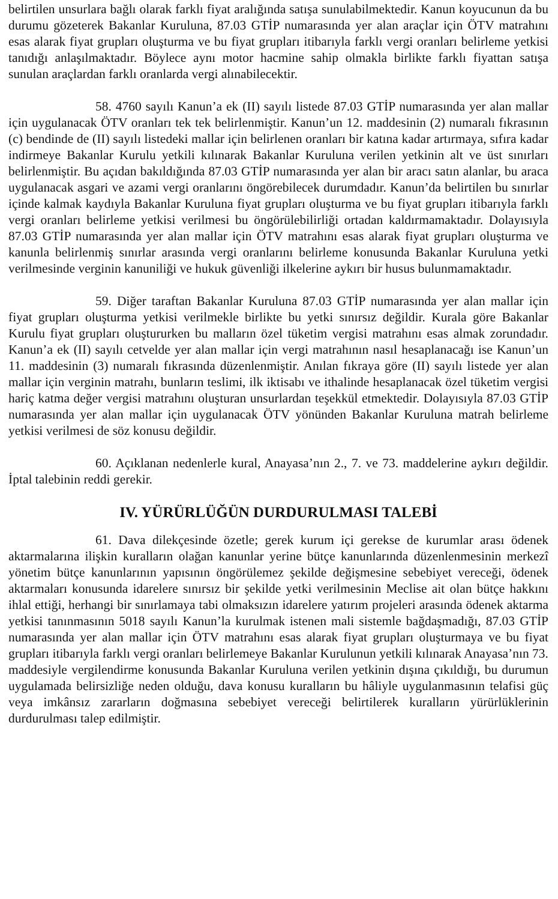belirtilen unsurlara bağlı olarak farklı fiyat aralığında satışa sunulabilmektedir. Kanun koyucunun da bu durumu gözeterek Bakanlar Kuruluna, 87.03 GTİP numarasında yer alan araçlar için ÖTV matrahını esas alarak fiyat grupları oluşturma ve bu fiyat grupları itibarıyla farklı vergi oranları belirleme yetkisi tanıdığı anlaşılmaktadır. Böylece aynı motor hacmine sahip olmakla birlikte farklı fiyattan satışa sunulan araçlardan farklı oranlarda vergi alınabilecektir.
58. 4760 sayılı Kanun’a ek (II) sayılı listede 87.03 GTİP numarasında yer alan mallar için uygulanacak ÖTV oranları tek tek belirlenmiştir. Kanun’un 12. maddesinin (2) numaralı fıkrasının (c) bendinde de (II) sayılı listedeki mallar için belirlenen oranları bir katına kadar artırmaya, sıfıra kadar indirmeye Bakanlar Kurulu yetkili kılınarak Bakanlar Kuruluna verilen yetkinin alt ve üst sınırları belirlenmiştir. Bu açıdan bakıldığında 87.03 GTİP numarasında yer alan bir aracı satın alanlar, bu araca uygulanacak asgari ve azami vergi oranlarını öngörebilecek durumdadır. Kanun’da belirtilen bu sınırlar içinde kalmak kaydıyla Bakanlar Kuruluna fiyat grupları oluşturma ve bu fiyat grupları itibarıyla farklı vergi oranları belirleme yetkisi verilmesi bu öngörülebilirliği ortadan kaldırmamaktadır. Dolayısıyla 87.03 GTİP numarasında yer alan mallar için ÖTV matrahını esas alarak fiyat grupları oluşturma ve kanunla belirlenmiş sınırlar arasında vergi oranlarını belirleme konusunda Bakanlar Kuruluna yetki verilmesinde verginin kanuniliği ve hukuk güvenliği ilkelerine aykırı bir husus bulunmamaktadır.
59. Diğer taraftan Bakanlar Kuruluna 87.03 GTİP numarasında yer alan mallar için fiyat grupları oluşturma yetkisi verilmekle birlikte bu yetki sınırsız değildir. Kurala göre Bakanlar Kurulu fiyat grupları oluştururken bu malların özel tüketim vergisi matrahını esas almak zorundadır. Kanun’a ek (II) sayılı cetvelde yer alan mallar için vergi matrahının nasıl hesaplanacağı ise Kanun’un 11. maddesinin (3) numaralı fıkrasında düzenlenmiştir. Anılan fıkraya göre (II) sayılı listede yer alan mallar için verginin matrahı, bunların teslimi, ilk iktisabı ve ithalinde hesaplanacak özel tüketim vergisi hariç katma değer vergisi matrahını oluşturan unsurlardan teşekkül etmektedir. Dolayısıyla 87.03 GTİP numarasında yer alan mallar için uygulanacak ÖTV yönünden Bakanlar Kuruluna matrah belirleme yetkisi verilmesi de söz konusu değildir.
60. Açıklanan nedenlerle kural, Anayasa’nın 2., 7. ve 73. maddelerine aykırı değildir. İptal talebinin reddi gerekir.
IV. YÜRÜRLÜĞÜN DURDURULMASI TALEBİ
61. Dava dilekçesinde özetle; gerek kurum içi gerekse de kurumlar arası ödenek aktarmalarına ilişkin kuralların olağan kanunlar yerine bütçe kanunlarında düzenlenmesinin merkezî yönetim bütçe kanunlarının yapısının öngörülemez şekilde değişmesine sebebiyet vereceği, ödenek aktarmaları konusunda idarelere sınırsız bir şekilde yetki verilmesinin Meclise ait olan bütçe hakkını ihlal ettiği, herhangi bir sınırlamaya tabi olmaksızın idarelere yatırım projeleri arasında ödenek aktarma yetkisi tanınmasının 5018 sayılı Kanun’la kurulmak istenen mali sistemle bağdaşmadığı, 87.03 GTİP numarasında yer alan mallar için ÖTV matrahını esas alarak fiyat grupları oluşturmaya ve bu fiyat grupları itibarıyla farklı vergi oranları belirlemeye Bakanlar Kurulunun yetkili kılınarak Anayasa’nın 73. maddesiyle vergilendirme konusunda Bakanlar Kuruluna verilen yetkinin dışına çıkıldığı, bu durumun uygulamada belirsizliğe neden olduğu, dava konusu kuralların bu hâliyle uygulanmasının telafisi güç veya imkânsız zararların doğmasına sebebiyet vereceği belirtilerek kuralların yürürlüklerinin durdurulması talep edilmiştir.